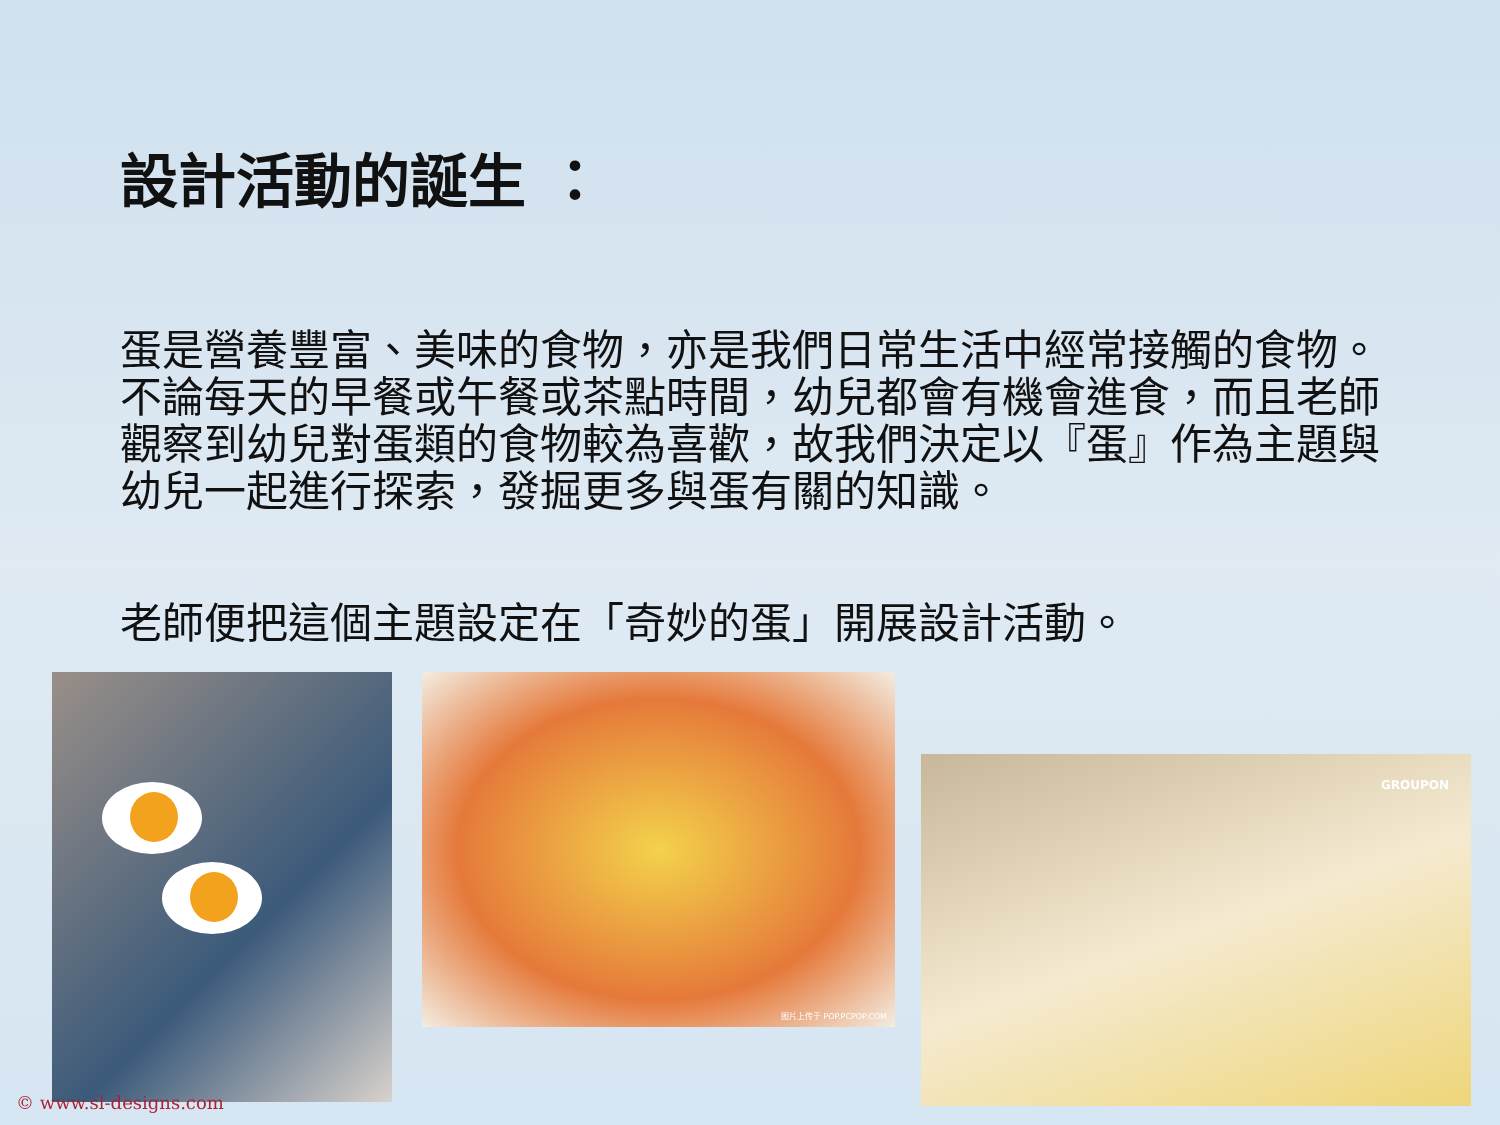設計活動的誕生 ：
蛋是營養豐富、美味的食物，亦是我們日常生活中經常接觸的食物。不論每天的早餐或午餐或茶點時間，幼兒都會有機會進食，而且老師觀察到幼兒對蛋類的食物較為喜歡，故我們決定以『蛋』作為主題與幼兒一起進行探索，發掘更多與蛋有關的知識。
老師便把這個主題設定在「奇妙的蛋」開展設計活動。
图片上传于 POP.PCPOP.COM
GROUPON
© www.sl-designs.com